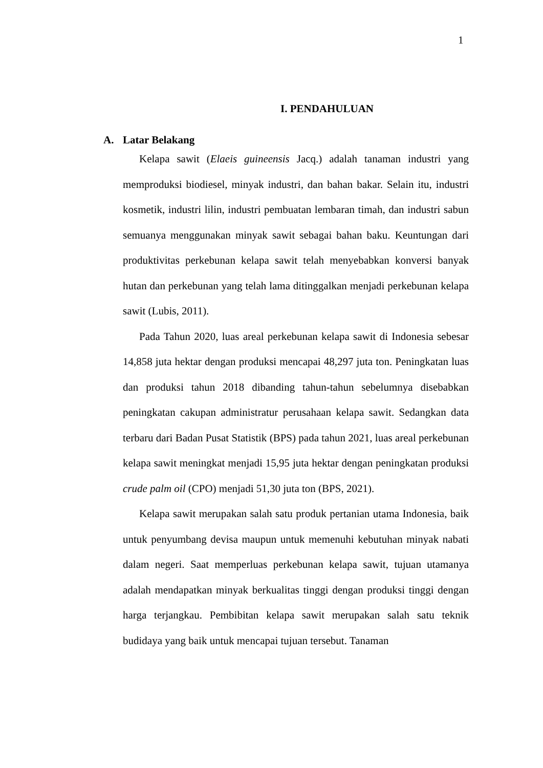1
I. PENDAHULUAN
A. Latar Belakang
Kelapa sawit (Elaeis guineensis Jacq.) adalah tanaman industri yang memproduksi biodiesel, minyak industri, dan bahan bakar. Selain itu, industri kosmetik, industri lilin, industri pembuatan lembaran timah, dan industri sabun semuanya menggunakan minyak sawit sebagai bahan baku. Keuntungan dari produktivitas perkebunan kelapa sawit telah menyebabkan konversi banyak hutan dan perkebunan yang telah lama ditinggalkan menjadi perkebunan kelapa sawit (Lubis, 2011).
Pada Tahun 2020, luas areal perkebunan kelapa sawit di Indonesia sebesar 14,858 juta hektar dengan produksi mencapai 48,297 juta ton. Peningkatan luas dan produksi tahun 2018 dibanding tahun-tahun sebelumnya disebabkan peningkatan cakupan administratur perusahaan kelapa sawit. Sedangkan data terbaru dari Badan Pusat Statistik (BPS) pada tahun 2021, luas areal perkebunan kelapa sawit meningkat menjadi 15,95 juta hektar dengan peningkatan produksi crude palm oil (CPO) menjadi 51,30 juta ton (BPS, 2021).
Kelapa sawit merupakan salah satu produk pertanian utama Indonesia, baik untuk penyumbang devisa maupun untuk memenuhi kebutuhan minyak nabati dalam negeri. Saat memperluas perkebunan kelapa sawit, tujuan utamanya adalah mendapatkan minyak berkualitas tinggi dengan produksi tinggi dengan harga terjangkau. Pembibitan kelapa sawit merupakan salah satu teknik budidaya yang baik untuk mencapai tujuan tersebut. Tanaman